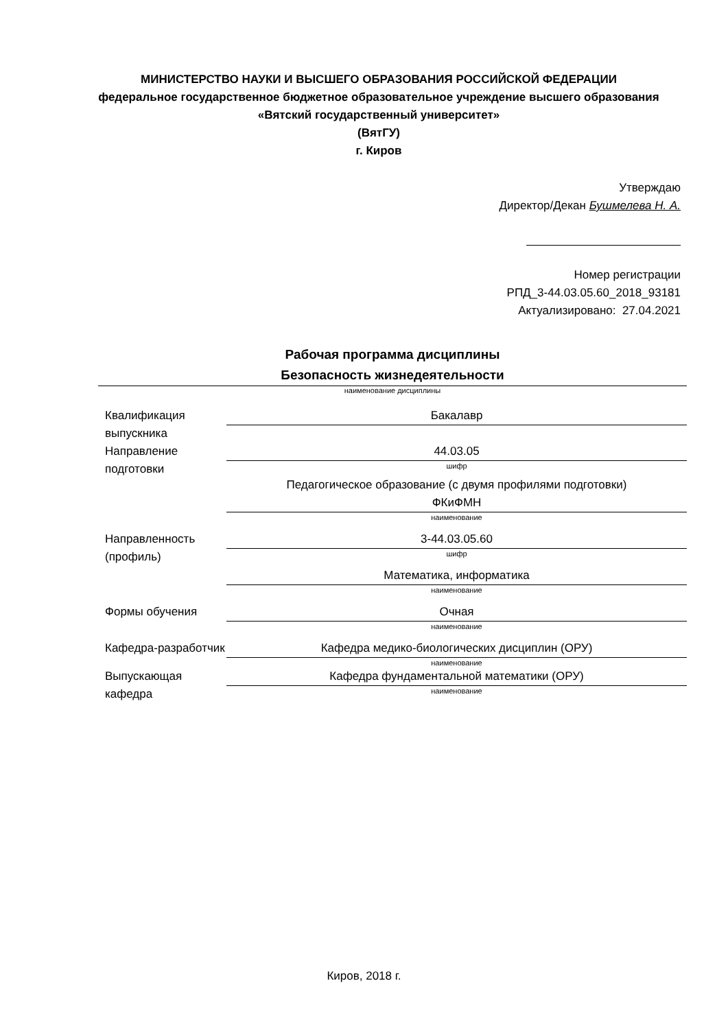МИНИСТЕРСТВО НАУКИ И ВЫСШЕГО ОБРАЗОВАНИЯ РОССИЙСКОЙ ФЕДЕРАЦИИ
федеральное государственное бюджетное образовательное учреждение высшего образования «Вятский государственный университет»
(ВятГУ)
г. Киров
Утверждаю
Директор/Декан Бушмелева Н. А.
Номер регистрации
РПД_3-44.03.05.60_2018_93181
Актуализировано: 27.04.2021
Рабочая программа дисциплины
Безопасность жизнедеятельности
наименование дисциплины
Квалификация выпускника
Бакалавр
Направление подготовки
44.03.05
шифр
Педагогическое образование (с двумя профилями подготовки)
ФКиФМН
наименование
Направленность (профиль)
3-44.03.05.60
шифр
Математика, информатика
наименование
Формы обучения Очная
наименование
Кафедра-разработчик
Кафедра медико-биологических дисциплин (ОРУ)
наименование
Выпускающая кафедра
Кафедра фундаментальной математики (ОРУ)
наименование
Киров, 2018 г.